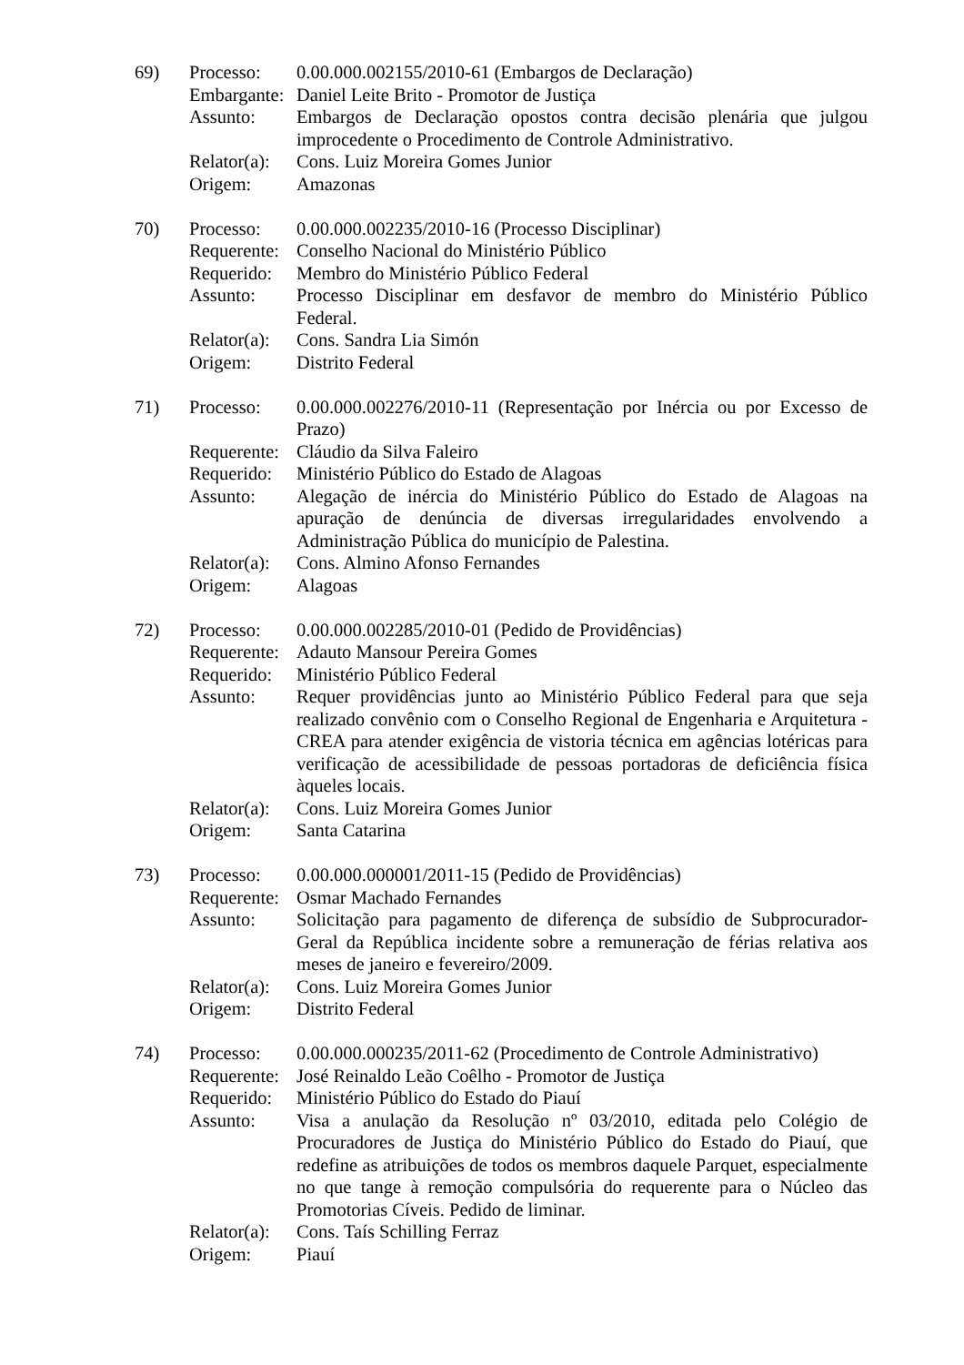| 69) | Processo: | 0.00.000.002155/2010-61 (Embargos de Declaração) |
| | Embargante: | Daniel Leite Brito - Promotor de Justiça |
| | Assunto: | Embargos de Declaração opostos contra decisão plenária que julgou improcedente o Procedimento de Controle Administrativo. |
| | Relator(a): | Cons. Luiz Moreira Gomes Junior |
| | Origem: | Amazonas |
| 70) | Processo: | 0.00.000.002235/2010-16 (Processo Disciplinar) |
| | Requerente: | Conselho Nacional do Ministério Público |
| | Requerido: | Membro do Ministério Público Federal |
| | Assunto: | Processo Disciplinar em desfavor de membro do Ministério Público Federal. |
| | Relator(a): | Cons. Sandra Lia Simón |
| | Origem: | Distrito Federal |
| 71) | Processo: | 0.00.000.002276/2010-11 (Representação por Inércia ou por Excesso de Prazo) |
| | Requerente: | Cláudio da Silva Faleiro |
| | Requerido: | Ministério Público do Estado de Alagoas |
| | Assunto: | Alegação de inércia do Ministério Público do Estado de Alagoas na apuração de denúncia de diversas irregularidades envolvendo a Administração Pública do município de Palestina. |
| | Relator(a): | Cons. Almino Afonso Fernandes |
| | Origem: | Alagoas |
| 72) | Processo: | 0.00.000.002285/2010-01 (Pedido de Providências) |
| | Requerente: | Adauto Mansour Pereira Gomes |
| | Requerido: | Ministério Público Federal |
| | Assunto: | Requer providências junto ao Ministério Público Federal para que seja realizado convênio com o Conselho Regional de Engenharia e Arquitetura - CREA para atender exigência de vistoria técnica em agências lotéricas para verificação de acessibilidade de pessoas portadoras de deficiência física àqueles locais. |
| | Relator(a): | Cons. Luiz Moreira Gomes Junior |
| | Origem: | Santa Catarina |
| 73) | Processo: | 0.00.000.000001/2011-15 (Pedido de Providências) |
| | Requerente: | Osmar Machado Fernandes |
| | Assunto: | Solicitação para pagamento de diferença de subsídio de Subprocurador-Geral da República incidente sobre a remuneração de férias relativa aos meses de janeiro e fevereiro/2009. |
| | Relator(a): | Cons. Luiz Moreira Gomes Junior |
| | Origem: | Distrito Federal |
| 74) | Processo: | 0.00.000.000235/2011-62 (Procedimento de Controle Administrativo) |
| | Requerente: | José Reinaldo Leão Coêlho - Promotor de Justiça |
| | Requerido: | Ministério Público do Estado do Piauí |
| | Assunto: | Visa a anulação da Resolução nº 03/2010, editada pelo Colégio de Procuradores de Justiça do Ministério Público do Estado do Piauí, que redefine as atribuições de todos os membros daquele Parquet, especialmente no que tange à remoção compulsória do requerente para o Núcleo das Promotorias Cíveis. Pedido de liminar. |
| | Relator(a): | Cons. Taís Schilling Ferraz |
| | Origem: | Piauí |